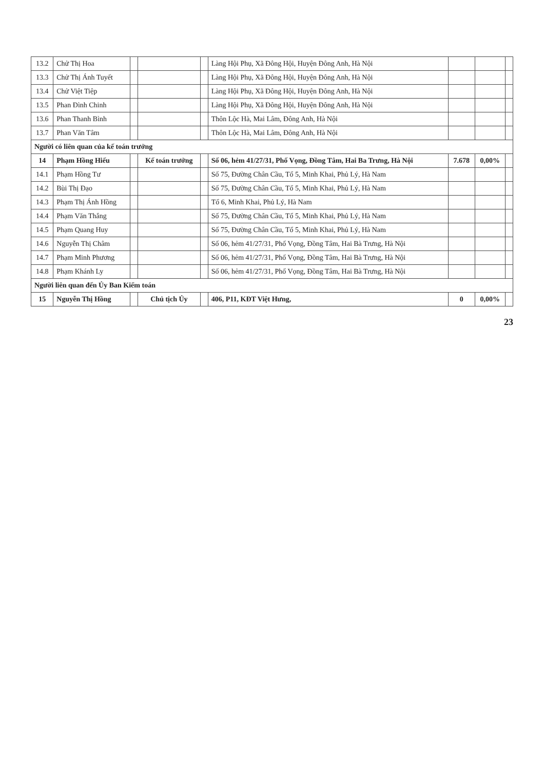| 13.2 | Chử Thị Hoa | | | | Làng Hội Phụ, Xã Đông Hội, Huyện Đông Anh, Hà Nội | | | |
| 13.3 | Chử Thị Ánh Tuyết | | | | Làng Hội Phụ, Xã Đông Hội, Huyện Đông Anh, Hà Nội | | | |
| 13.4 | Chử Việt Tiệp | | | | Làng Hội Phụ, Xã Đông Hội, Huyện Đông Anh, Hà Nội | | | |
| 13.5 | Phan Đình Chinh | | | | Làng Hội Phụ, Xã Đông Hội, Huyện Đông Anh, Hà Nội | | | |
| 13.6 | Phan Thanh Bình | | | | Thôn Lộc Hà, Mai Lâm, Đông Anh, Hà Nội | | | |
| 13.7 | Phan Văn Tâm | | | | Thôn Lộc Hà, Mai Lâm, Đông Anh, Hà Nội | | | |
| Người có liên quan của kế toán trưởng | | | | | | | | |
| 14 | Phạm Hồng Hiếu | | Kế toán trưởng | | Số 06, hẻm 41/27/31, Phố Vọng, Đồng Tâm, Hai Ba Trưng, Hà Nội | 7.678 | 0,00% | |
| 14.1 | Phạm Hồng Tư | | | | Số 75, Đường Chân Cầu, Tổ 5, Minh Khai, Phủ Lý, Hà Nam | | | |
| 14.2 | Bùi Thị Đạo | | | | Số 75, Đường Chân Cầu, Tổ 5, Minh Khai, Phủ Lý, Hà Nam | | | |
| 14.3 | Phạm Thị Ánh Hồng | | | | Tổ 6, Minh Khai, Phủ Lý, Hà Nam | | | |
| 14.4 | Phạm Văn Thắng | | | | Số 75, Đường Chân Cầu, Tổ 5, Minh Khai, Phủ Lý, Hà Nam | | | |
| 14.5 | Phạm Quang Huy | | | | Số 75, Đường Chân Cầu, Tổ 5, Minh Khai, Phủ Lý, Hà Nam | | | |
| 14.6 | Nguyễn Thị Châm | | | | Số 06, hẻm 41/27/31, Phố Vọng, Đồng Tâm, Hai Bà Trưng, Hà Nội | | | |
| 14.7 | Phạm Minh Phương | | | | Số 06, hẻm 41/27/31, Phố Vọng, Đồng Tâm, Hai Bà Trưng, Hà Nội | | | |
| 14.8 | Phạm Khánh Ly | | | | Số 06, hẻm 41/27/31, Phố Vọng, Đồng Tâm, Hai Bà Trưng, Hà Nội | | | |
| Người liên quan đến Ủy Ban Kiểm toán | | | | | | | | |
| 15 | Nguyễn Thị Hồng | | Chủ tịch Ủy | | 406, P11, KĐT Việt Hưng, | 0 | 0,00% | |
23